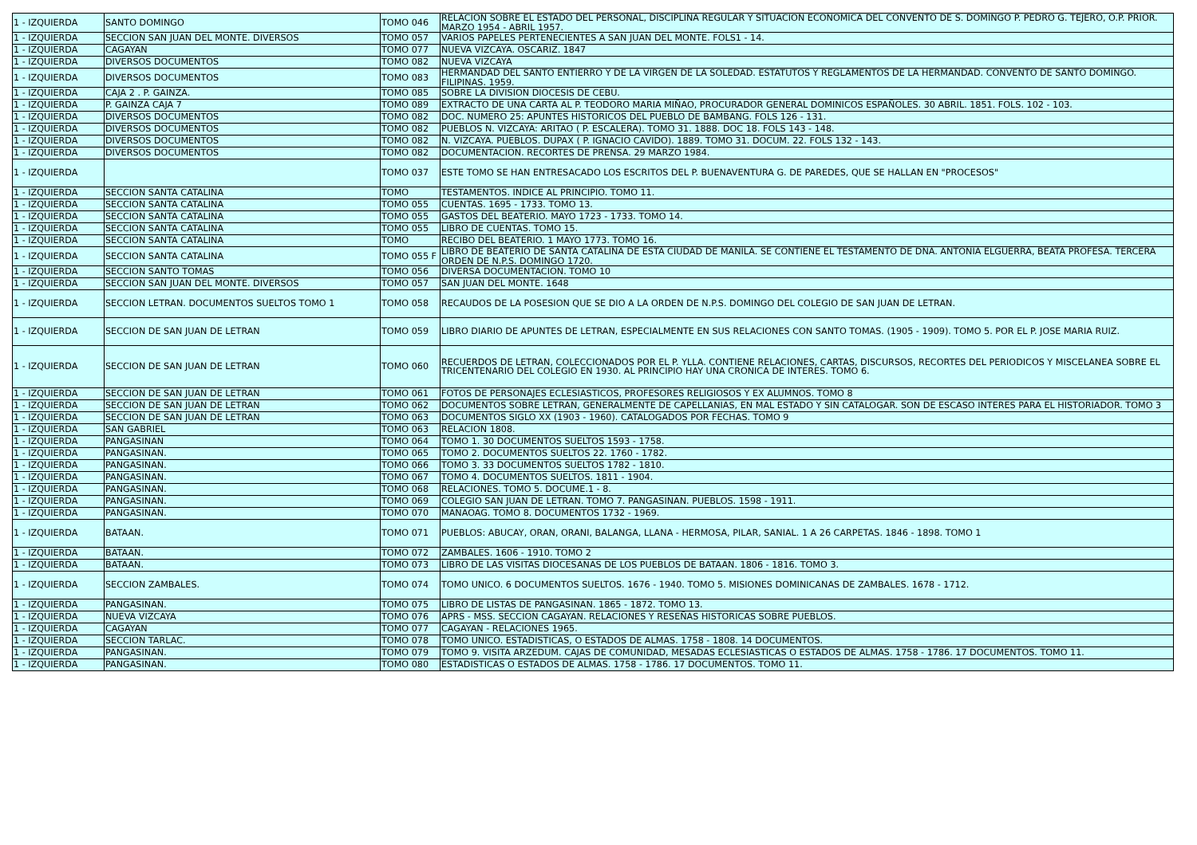| 1 - IZQUIERDA | SANTO DOMINGO | TOMO 046 | RELACION SOBRE EL ESTADO DEL PERSONAL, DISCIPLINA REGULAR Y SITUACION ECONOMICA DEL CONVENTO DE S. DOMINGO P. PEDRO G. TEJERO, O.P. PRIOR. MARZO 1954 - ABRIL 1957. |
| 1 - IZQUIERDA | SECCION SAN JUAN DEL MONTE. DIVERSOS | TOMO 057 | VARIOS PAPELES PERTENECIENTES A SAN JUAN DEL MONTE. FOLS1 - 14. |
| 1 - IZQUIERDA | CAGAYAN | TOMO 077 | NUEVA VIZCAYA. OSCARIZ. 1847 |
| 1 - IZQUIERDA | DIVERSOS DOCUMENTOS | TOMO 082 | NUEVA VIZCAYA |
| 1 - IZQUIERDA | DIVERSOS DOCUMENTOS | TOMO 083 | HERMANDAD DEL SANTO ENTIERRO Y DE LA VIRGEN DE LA SOLEDAD. ESTATUTOS Y REGLAMENTOS DE LA HERMANDAD. CONVENTO DE SANTO DOMINGO. FILIPINAS. 1959. |
| 1 - IZQUIERDA | CAJA 2 . P. GAINZA. | TOMO 085 | SOBRE LA DIVISION DIOCESIS DE CEBU. |
| 1 - IZQUIERDA | P. GAINZA CAJA 7 | TOMO 089 | EXTRACTO DE UNA CARTA AL P. TEODORO MARIA MIÑAO, PROCURADOR GENERAL DOMINICOS ESPAÑOLES. 30 ABRIL. 1851. FOLS. 102 - 103. |
| 1 - IZQUIERDA | DIVERSOS DOCUMENTOS | TOMO 082 | DOC. NUMERO 25: APUNTES HISTORICOS DEL PUEBLO DE BAMBANG. FOLS 126 - 131. |
| 1 - IZQUIERDA | DIVERSOS DOCUMENTOS | TOMO 082 | PUEBLOS N. VIZCAYA: ARITAO ( P. ESCALERA). TOMO 31. 1888. DOC 18. FOLS 143 - 148. |
| 1 - IZQUIERDA | DIVERSOS DOCUMENTOS | TOMO 082 | N. VIZCAYA. PUEBLOS. DUPAX ( P. IGNACIO CAVIDO). 1889. TOMO 31. DOCUM. 22. FOLS 132 - 143. |
| 1 - IZQUIERDA | DIVERSOS DOCUMENTOS | TOMO 082 | DOCUMENTACION. RECORTES DE PRENSA. 29 MARZO 1984. |
| 1 - IZQUIERDA | | TOMO 037 | ESTE TOMO SE HAN ENTRESACADO LOS ESCRITOS DEL P. BUENAVENTURA G. DE PAREDES, QUE SE HALLAN EN "PROCESOS" |
| 1 - IZQUIERDA | SECCION SANTA CATALINA | TOMO | TESTAMENTOS. INDICE AL PRINCIPIO. TOMO 11. |
| 1 - IZQUIERDA | SECCION SANTA CATALINA | TOMO 055 | CUENTAS. 1695 - 1733. TOMO 13. |
| 1 - IZQUIERDA | SECCION SANTA CATALINA | TOMO 055 | GASTOS DEL BEATERIO. MAYO 1723 - 1733. TOMO 14. |
| 1 - IZQUIERDA | SECCION SANTA CATALINA | TOMO 055 | LIBRO DE CUENTAS. TOMO 15. |
| 1 - IZQUIERDA | SECCION SANTA CATALINA | TOMO | RECIBO DEL BEATERIO. 1 MAYO 1773. TOMO 16. |
| 1 - IZQUIERDA | SECCION SANTA CATALINA | TOMO 055 F | LIBRO DE BEATERIO DE SANTA CATALINA DE ESTA CIUDAD DE MANILA. SE CONTIENE EL TESTAMENTO DE DÑA. ANTONIA ELGUERRA, BEATA PROFESA. TERCERA ORDEN DE N.P.S. DOMINGO 1720. |
| 1 - IZQUIERDA | SECCION SANTO TOMAS | TOMO 056 | DIVERSA DOCUMENTACION. TOMO 10 |
| 1 - IZQUIERDA | SECCION SAN JUAN DEL MONTE. DIVERSOS | TOMO 057 | SAN JUAN DEL MONTE. 1648 |
| 1 - IZQUIERDA | SECCION LETRAN. DOCUMENTOS SUELTOS TOMO 1 | TOMO 058 | RECAUDOS DE LA POSESION QUE SE DIO A LA ORDEN DE N.P.S. DOMINGO DEL COLEGIO DE SAN JUAN DE LETRAN. |
| 1 - IZQUIERDA | SECCION DE SAN JUAN DE LETRAN | TOMO 059 | LIBRO DIARIO DE APUNTES DE LETRAN, ESPECIALMENTE EN SUS RELACIONES CON SANTO TOMAS. (1905 - 1909). TOMO 5. POR EL P. JOSE MARIA RUIZ. |
| 1 - IZQUIERDA | SECCION DE SAN JUAN DE LETRAN | TOMO 060 | RECUERDOS DE LETRAN, COLECCIONADOS POR EL P. YLLA. CONTIENE RELACIONES, CARTAS, DISCURSOS, RECORTES DEL PERIODICOS Y MISCELANEA SOBRE EL TRICENTENARIO DEL COLEGIO EN 1930. AL PRINCIPIO HAY UNA CRONICA DE INTERES. TOMO 6. |
| 1 - IZQUIERDA | SECCION DE SAN JUAN DE LETRAN | TOMO 061 | FOTOS DE PERSONAJES ECLESIASTICOS, PROFESORES RELIGIOSOS Y EX ALUMNOS. TOMO 8 |
| 1 - IZQUIERDA | SECCION DE SAN JUAN DE LETRAN | TOMO 062 | DOCUMENTOS SOBRE LETRAN, GENERALMENTE DE CAPELLANIAS, EN MAL ESTADO Y SIN CATALOGAR. SON DE ESCASO INTERES PARA EL HISTORIADOR. TOMO 3 |
| 1 - IZQUIERDA | SECCION DE SAN JUAN DE LETRAN | TOMO 063 | DOCUMENTOS SIGLO XX (1903 - 1960). CATALOGADOS POR FECHAS. TOMO 9 |
| 1 - IZQUIERDA | SAN GABRIEL | TOMO 063 | RELACION 1808. |
| 1 - IZQUIERDA | PANGASINAN | TOMO 064 | TOMO 1. 30 DOCUMENTOS SUELTOS 1593 - 1758. |
| 1 - IZQUIERDA | PANGASINAN. | TOMO 065 | TOMO 2. DOCUMENTOS SUELTOS 22. 1760 - 1782. |
| 1 - IZQUIERDA | PANGASINAN. | TOMO 066 | TOMO 3. 33 DOCUMENTOS SUELTOS 1782 - 1810. |
| 1 - IZQUIERDA | PANGASINAN. | TOMO 067 | TOMO 4. DOCUMENTOS SUELTOS. 1811 - 1904. |
| 1 - IZQUIERDA | PANGASINAN. | TOMO 068 | RELACIONES. TOMO 5. DOCUME.1 - 8. |
| 1 - IZQUIERDA | PANGASINAN. | TOMO 069 | COLEGIO SAN JUAN DE LETRAN. TOMO 7. PANGASINAN. PUEBLOS. 1598 - 1911. |
| 1 - IZQUIERDA | PANGASINAN. | TOMO 070 | MANAOAG. TOMO 8. DOCUMENTOS 1732 - 1969. |
| 1 - IZQUIERDA | BATAAN. | TOMO 071 | PUEBLOS: ABUCAY, ORAN, ORANI, BALANGA, LLANA - HERMOSA, PILAR, SANIAL. 1 A 26 CARPETAS. 1846 - 1898. TOMO 1 |
| 1 - IZQUIERDA | BATAAN. | TOMO 072 | ZAMBALES. 1606 - 1910. TOMO 2 |
| 1 - IZQUIERDA | BATAAN. | TOMO 073 | LIBRO DE LAS VISITAS DIOCESANAS DE LOS PUEBLOS DE BATAAN. 1806 - 1816. TOMO 3. |
| 1 - IZQUIERDA | SECCION ZAMBALES. | TOMO 074 | TOMO UNICO. 6 DOCUMENTOS SUELTOS. 1676 - 1940. TOMO 5. MISIONES DOMINICANAS DE ZAMBALES. 1678 - 1712. |
| 1 - IZQUIERDA | PANGASINAN. | TOMO 075 | LIBRO DE LISTAS DE PANGASINAN. 1865 - 1872. TOMO 13. |
| 1 - IZQUIERDA | NUEVA VIZCAYA | TOMO 076 | APRS - MSS. SECCION CAGAYAN. RELACIONES Y RESEÑAS HISTORICAS SOBRE PUEBLOS. |
| 1 - IZQUIERDA | CAGAYAN | TOMO 077 | CAGAYAN - RELACIONES 1965. |
| 1 - IZQUIERDA | SECCION TARLAC. | TOMO 078 | TOMO UNICO. ESTADISTICAS, O ESTADOS DE ALMAS. 1758 - 1808. 14 DOCUMENTOS. |
| 1 - IZQUIERDA | PANGASINAN. | TOMO 079 | TOMO 9. VISITA ARZEDUM. CAJAS DE COMUNIDAD, MESADAS ECLESIASTICAS O ESTADOS DE ALMAS. 1758 - 1786. 17 DOCUMENTOS. TOMO 11. |
| 1 - IZQUIERDA | PANGASINAN. | TOMO 080 | ESTADISTICAS O ESTADOS DE ALMAS. 1758 - 1786. 17 DOCUMENTOS. TOMO 11. |